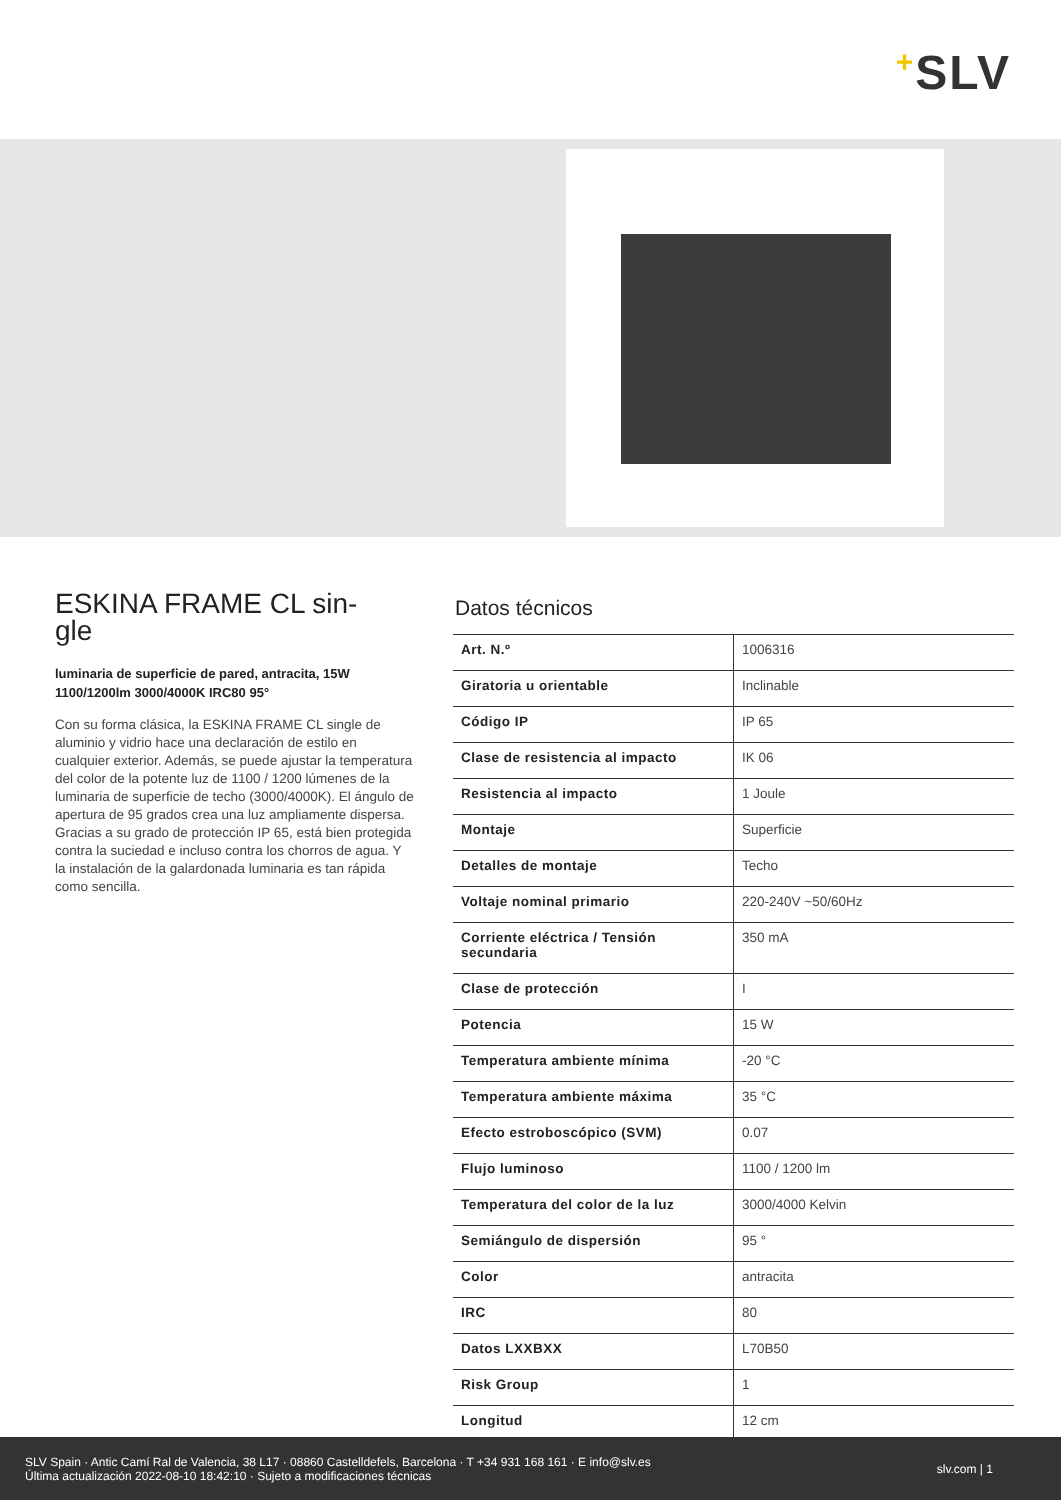+SLV
ESKINA FRAME CL sin-
gle
luminaria de superficie de pared, antracita, 15W 1100/1200lm 3000/4000K IRC80 95°
Con su forma clásica, la ESKINA FRAME CL single de aluminio y vidrio hace una declaración de estilo en cualquier exterior. Además, se puede ajustar la temperatura del color de la potente luz de 1100 / 1200 lúmenes de la luminaria de superficie de techo (3000/4000K). El ángulo de apertura de 95 grados crea una luz ampliamente dispersa. Gracias a su grado de protección IP 65, está bien protegida contra la suciedad e incluso contra los chorros de agua. Y la instalación de la galardonada luminaria es tan rápida como sencilla.
Datos técnicos
| Art. N.º | 1006316 |
| Giratoria u orientable | Inclinable |
| Código IP | IP 65 |
| Clase de resistencia al impacto | IK 06 |
| Resistencia al impacto | 1 Joule |
| Montaje | Superficie |
| Detalles de montaje | Techo |
| Voltaje nominal primario | 220-240V ~50/60Hz |
| Corriente eléctrica / Tensión secundaria | 350 mA |
| Clase de protección | I |
| Potencia | 15 W |
| Temperatura ambiente mínima | -20 °C |
| Temperatura ambiente máxima | 35 °C |
| Efecto estroboscópico (SVM) | 0.07 |
| Flujo luminoso | 1100 / 1200 lm |
| Temperatura del color de la luz | 3000/4000 Kelvin |
| Semiángulo de dispersión | 95 ° |
| Color | antracita |
| IRC | 80 |
| Datos LXXBXX | L70B50 |
| Risk Group | 1 |
| Longitud | 12 cm |
SLV Spain · Antic Camí Ral de Valencia, 38 L17 · 08860 Castelldefels, Barcelona · T +34 931 168 161 · E info@slv.es
Última actualización 2022-08-10 18:42:10 · Sujeto a modificaciones técnicas
slv.com | 1